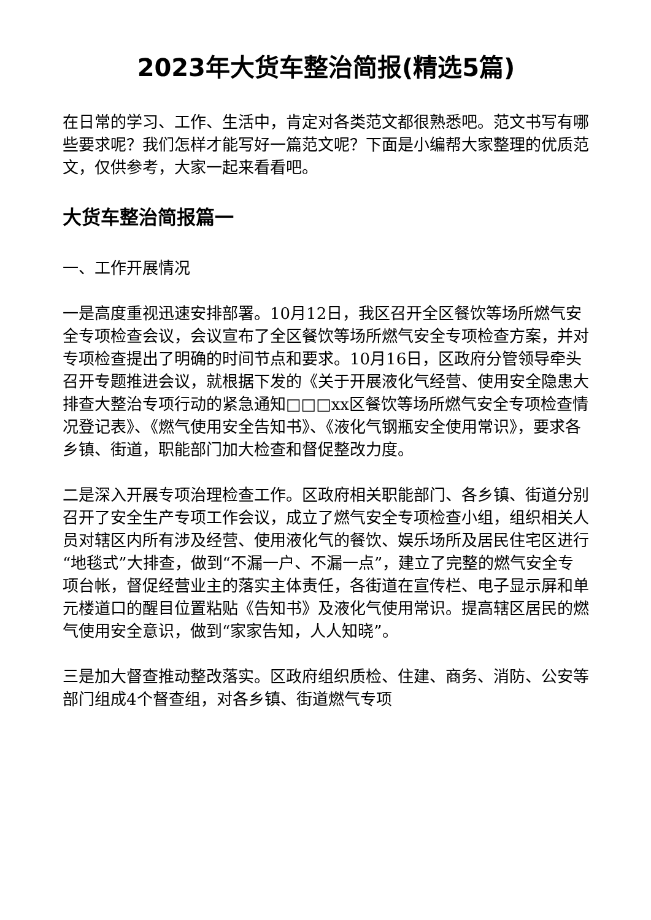2023年大货车整治简报(精选5篇)
在日常的学习、工作、生活中，肯定对各类范文都很熟悉吧。范文书写有哪些要求呢？我们怎样才能写好一篇范文呢？下面是小编帮大家整理的优质范文，仅供参考，大家一起来看看吧。
大货车整治简报篇一
一、工作开展情况
一是高度重视迅速安排部署。10月12日，我区召开全区餐饮等场所燃气安全专项检查会议，会议宣布了全区餐饮等场所燃气安全专项检查方案，并对专项检查提出了明确的时间节点和要求。10月16日，区政府分管领导牵头召开专题推进会议，就根据下发的《关于开展液化气经营、使用安全隐患大排查大整治专项行动的紧急通知□□□xx区餐饮等场所燃气安全专项检查情况登记表》、《燃气使用安全告知书》、《液化气钢瓶安全使用常识》，要求各乡镇、街道，职能部门加大检查和督促整改力度。
二是深入开展专项治理检查工作。区政府相关职能部门、各乡镇、街道分别召开了安全生产专项工作会议，成立了燃气安全专项检查小组，组织相关人员对辖区内所有涉及经营、使用液化气的餐饮、娱乐场所及居民住宅区进行“地毯式”大排查，做到“不漏一户、不漏一点”，建立了完整的燃气安全专项台帐，督促经营业主的落实主体责任，各街道在宣传栏、电子显示屏和单元楼道口的醒目位置粘贴《告知书》及液化气使用常识。提高辖区居民的燃气使用安全意识，做到“家家告知，人人知晓”。
三是加大督查推动整改落实。区政府组织质检、住建、商务、消防、公安等部门组成4个督查组，对各乡镇、街道燃气专项